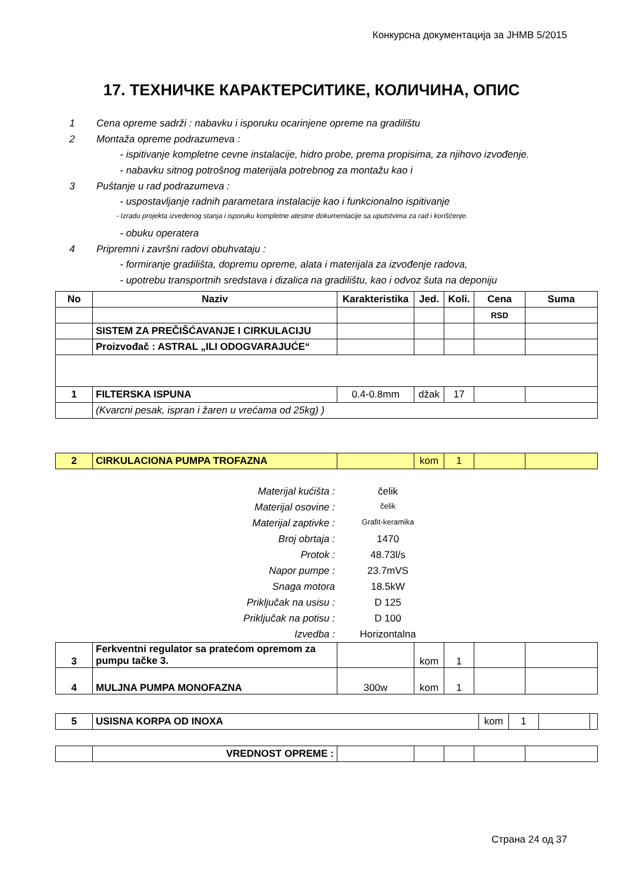Конкурсна документација за ЈНМВ 5/2015
17. ТЕХНИЧКЕ КАРАКТЕРСИТИКЕ, КОЛИЧИНА, ОПИС
1 Cena opreme sadrži : nabavku i isporuku ocarinjene opreme na gradilištu
2 Montaža opreme podrazumeva :
- ispitivanje kompletne cevne instalacije, hidro probe, prema propisima, za njihovo izvođenje.
- nabavku sitnog potrošnog materijala potrebnog za montažu kao i
3 Puštanje u rad podrazumeva :
- uspostavljanje radnih parametara instalacije kao i funkcionalno ispitivanje
- Izradu projekta izvedenog stanja i isporuku kompletne atestne dokumentacije sa uputstvima za rad i korišćenje.
- obuku operatera
4 Pripremni i završni radovi obuhvataju :
- formiranje gradilišta, dopremu opreme, alata i materijala za izvođenje radova,
- upotrebu transportnih sredstava i dizalica na gradilištu, kao i odvoz šuta na deponiju
| No | Naziv | Karakteristika | Jed. | Koli. | Cena | Suma |
| --- | --- | --- | --- | --- | --- | --- |
| | | | | | RSD | |
| | SISTEM ZA PREČIŠĆAVANJE I CIRKULACIJU | | | | | |
| | Proizvođač : ASTRAL „ILI ODOGVARAJUĆE“ | | | | | |
| 1 | FILTERSKA ISPUNA | 0.4-0.8mm | džak | 17 | | |
| | (Kvarcni pesak, ispran i žaren u vrećama od 25kg) ) | | | | | |
| 2 | CIRKULACIONA PUMPA TROFAZNA | | kom | 1 | | |
Materijal kućišta : čelik
Materijal osovine : čelik
Materijal zaptivke : Grafit-keramika
Broj obrtaja : 1470
Protok : 48.73l/s
Napor pumpe : 23.7mVS
Snaga motora 18.5kW
Priključak na usisu : D 125
Priključak na potisu : D 100
Izvedba : Horizontalna
| 3 | Ferkventni regulator sa pratećom opremom za pumpu tačke 3. | | kom | 1 | | |
| 4 | MULJNA PUMPA MONOFAZNA | 300w | kom | 1 | | |
| 5 | USISNA KORPA OD INOXA | kom | 1 | | |
| | VREDNOST OPREME : | | | | | |
Страна 24 од 37